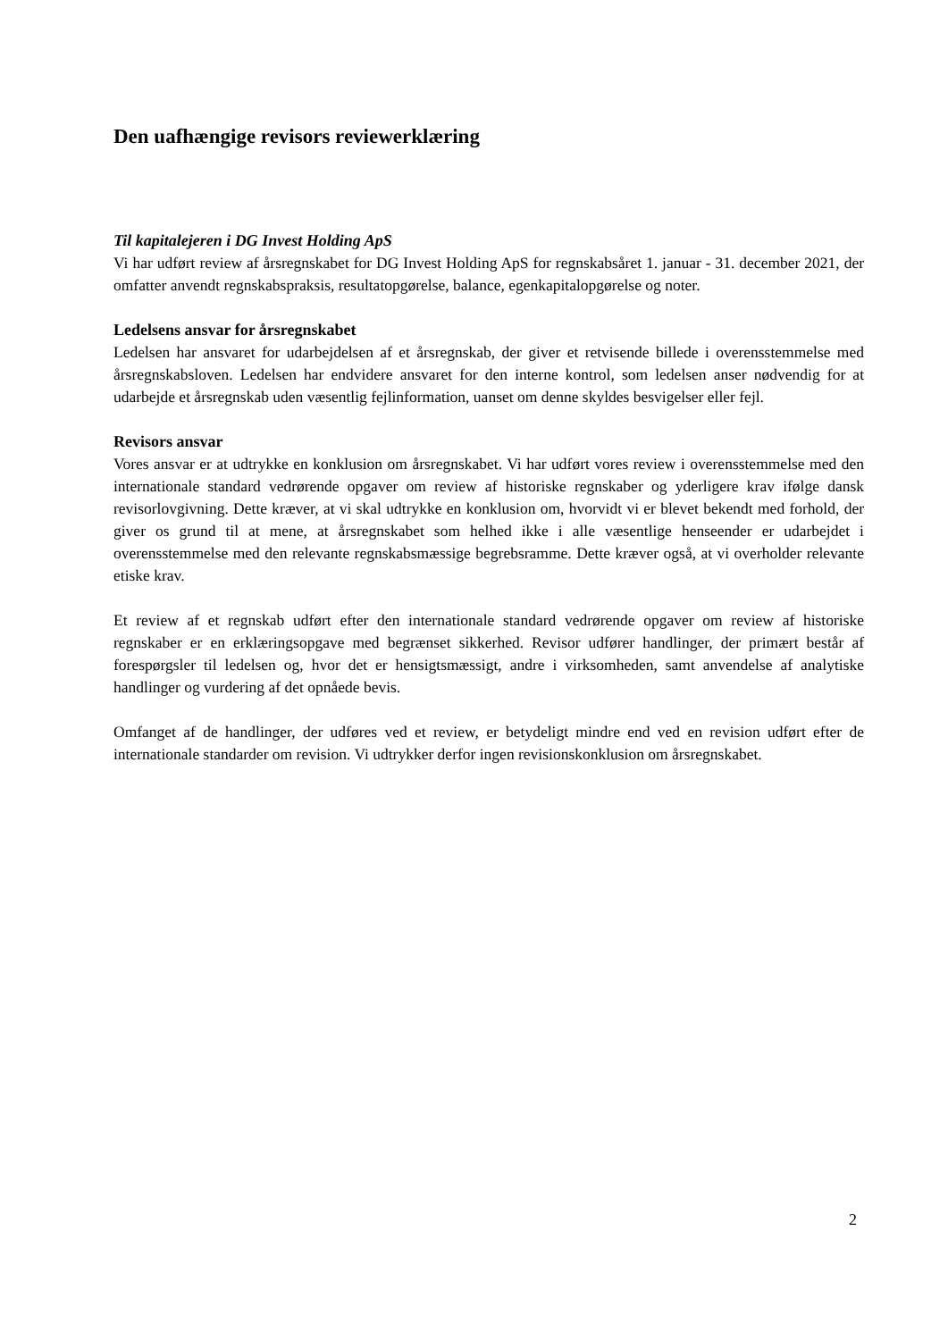Den uafhængige revisors reviewerklæring
Til kapitalejeren i DG Invest Holding ApS
Vi har udført review af årsregnskabet for DG Invest Holding ApS for regnskabsåret 1. januar - 31. december 2021, der omfatter anvendt regnskabspraksis, resultatopgørelse, balance, egenkapitalopgørelse og noter.
Ledelsens ansvar for årsregnskabet
Ledelsen har ansvaret for udarbejdelsen af et årsregnskab, der giver et retvisende billede i overensstemmelse med årsregnskabsloven. Ledelsen har endvidere ansvaret for den interne kontrol, som ledelsen anser nødvendig for at udarbejde et årsregnskab uden væsentlig fejlinformation, uanset om denne skyldes besvigelser eller fejl.
Revisors ansvar
Vores ansvar er at udtrykke en konklusion om årsregnskabet. Vi har udført vores review i overensstemmelse med den internationale standard vedrørende opgaver om review af historiske regnskaber og yderligere krav ifølge dansk revisorlovgivning. Dette kræver, at vi skal udtrykke en konklusion om, hvorvidt vi er blevet bekendt med forhold, der giver os grund til at mene, at årsregnskabet som helhed ikke i alle væsentlige henseender er udarbejdet i overensstemmelse med den relevante regnskabsmæssige begrebsramme. Dette kræver også, at vi overholder relevante etiske krav.
Et review af et regnskab udført efter den internationale standard vedrørende opgaver om review af historiske regnskaber er en erklæringsopgave med begrænset sikkerhed. Revisor udfører handlinger, der primært består af forespørgsler til ledelsen og, hvor det er hensigtsmæssigt, andre i virksomheden, samt anvendelse af analytiske handlinger og vurdering af det opnåede bevis.
Omfanget af de handlinger, der udføres ved et review, er betydeligt mindre end ved en revision udført efter de internationale standarder om revision. Vi udtrykker derfor ingen revisionskonklusion om årsregnskabet.
2